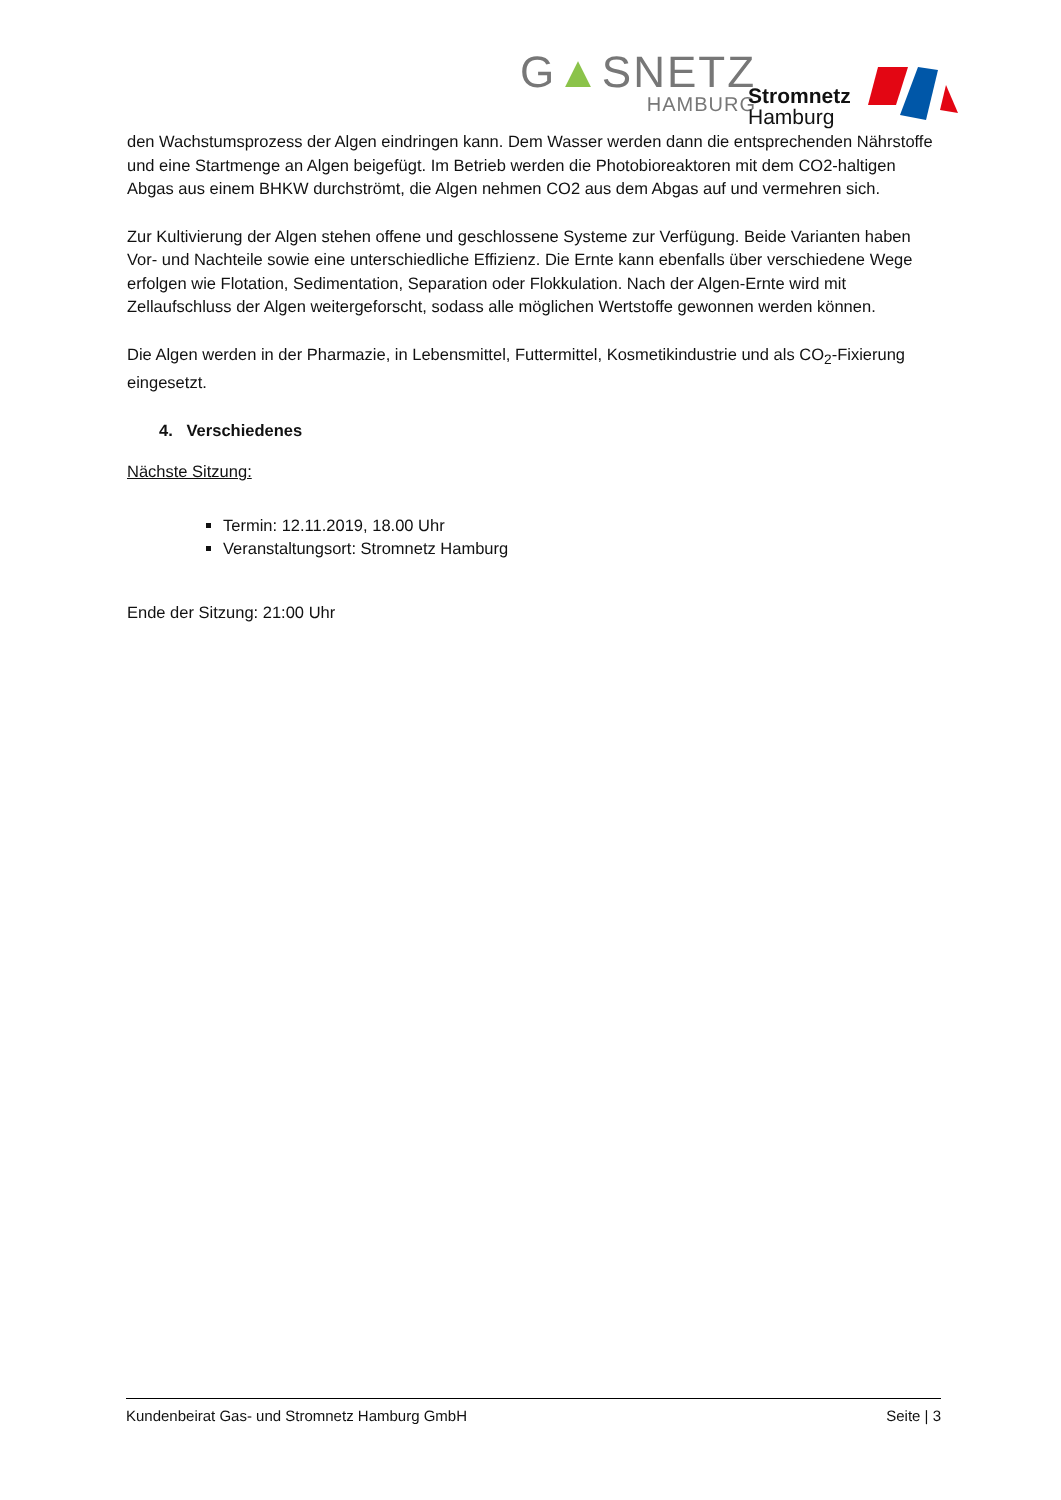G▲SNETZ
HAMBURG
Stromnetz
Hamburg
den Wachstumsprozess der Algen eindringen kann. Dem Wasser werden dann die entsprechenden Nährstoffe und eine Startmenge an Algen beigefügt. Im Betrieb werden die Photobioreaktoren mit dem CO2-haltigen Abgas aus einem BHKW durchströmt, die Algen nehmen CO2 aus dem Abgas auf und vermehren sich.
Zur Kultivierung der Algen stehen offene und geschlossene Systeme zur Verfügung. Beide Varianten haben Vor- und Nachteile sowie eine unterschiedliche Effizienz. Die Ernte kann ebenfalls über verschiedene Wege erfolgen wie Flotation, Sedimentation, Separation oder Flokkulation. Nach der Algen-Ernte wird mit Zellaufschluss der Algen weitergeforscht, sodass alle möglichen Wertstoffe gewonnen werden können.
Die Algen werden in der Pharmazie, in Lebensmittel, Futtermittel, Kosmetikindustrie und als CO<sub>2</sub>-Fixierung eingesetzt.
4. Verschiedenes
Nächste Sitzung:
Termin: 12.11.2019, 18.00 Uhr
Veranstaltungsort: Stromnetz Hamburg
Ende der Sitzung: 21:00 Uhr
Kundenbeirat Gas- und Stromnetz Hamburg GmbH Seite | 3